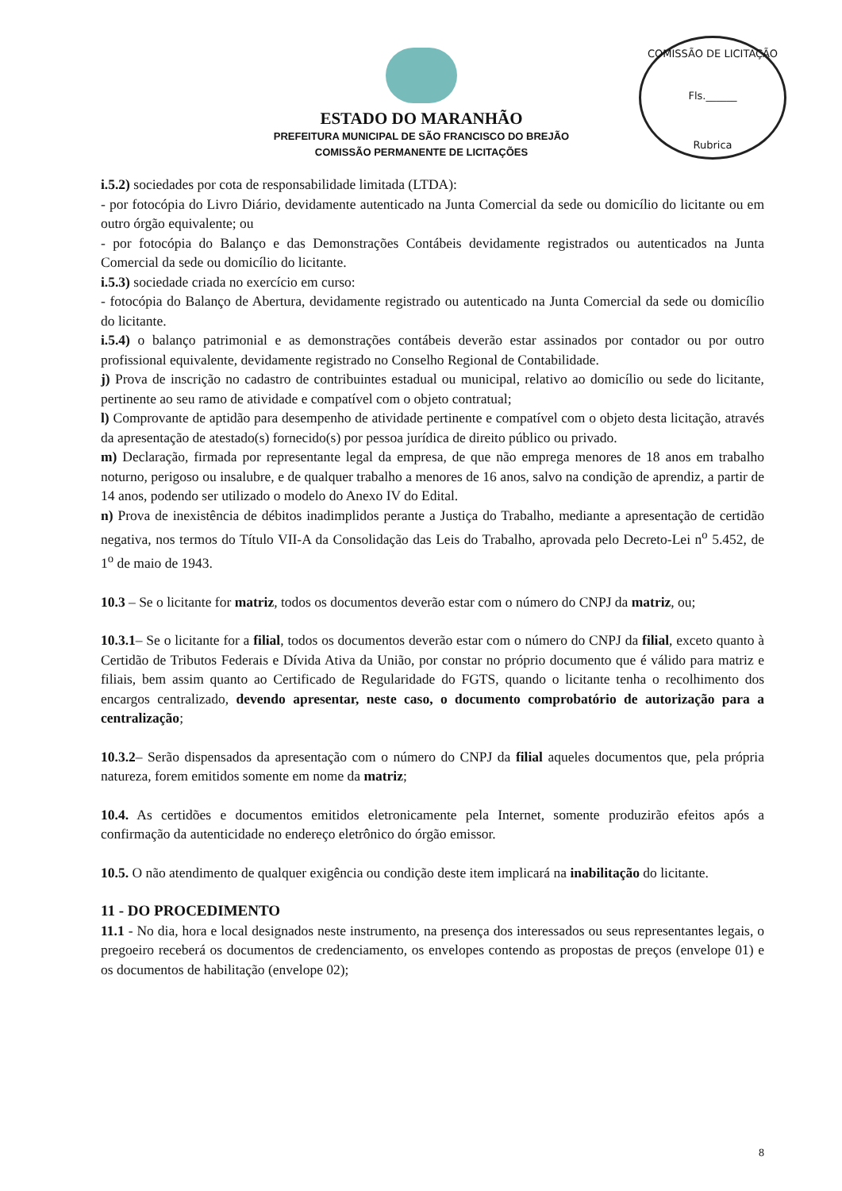COMISSÃO DE LICITAÇÃO
Fls.______
Rubrica
ESTADO DO MARANHÃO
PREFEITURA MUNICIPAL DE SÃO FRANCISCO DO BREJÃO
COMISSÃO PERMANENTE DE LICITAÇÕES
i.5.2) sociedades por cota de responsabilidade limitada (LTDA):
- por fotocópia do Livro Diário, devidamente autenticado na Junta Comercial da sede ou domicílio do licitante ou em outro órgão equivalente; ou
- por fotocópia do Balanço e das Demonstrações Contábeis devidamente registrados ou autenticados na Junta Comercial da sede ou domicílio do licitante.
i.5.3) sociedade criada no exercício em curso:
- fotocópia do Balanço de Abertura, devidamente registrado ou autenticado na Junta Comercial da sede ou domicílio do licitante.
i.5.4) o balanço patrimonial e as demonstrações contábeis deverão estar assinados por contador ou por outro profissional equivalente, devidamente registrado no Conselho Regional de Contabilidade.
j) Prova de inscrição no cadastro de contribuintes estadual ou municipal, relativo ao domicílio ou sede do licitante, pertinente ao seu ramo de atividade e compatível com o objeto contratual;
l) Comprovante de aptidão para desempenho de atividade pertinente e compatível com o objeto desta licitação, através da apresentação de atestado(s) fornecido(s) por pessoa jurídica de direito público ou privado.
m) Declaração, firmada por representante legal da empresa, de que não emprega menores de 18 anos em trabalho noturno, perigoso ou insalubre, e de qualquer trabalho a menores de 16 anos, salvo na condição de aprendiz, a partir de 14 anos, podendo ser utilizado o modelo do Anexo IV do Edital.
n) Prova de inexistência de débitos inadimplidos perante a Justiça do Trabalho, mediante a apresentação de certidão negativa, nos termos do Título VII-A da Consolidação das Leis do Trabalho, aprovada pelo Decreto-Lei n<sup>o</sup> 5.452, de 1<sup>o</sup> de maio de 1943.
10.3 – Se o licitante for matriz, todos os documentos deverão estar com o número do CNPJ da matriz, ou;
10.3.1– Se o licitante for a filial, todos os documentos deverão estar com o número do CNPJ da filial, exceto quanto à Certidão de Tributos Federais e Dívida Ativa da União, por constar no próprio documento que é válido para matriz e filiais, bem assim quanto ao Certificado de Regularidade do FGTS, quando o licitante tenha o recolhimento dos encargos centralizado, devendo apresentar, neste caso, o documento comprobatório de autorização para a centralização;
10.3.2– Serão dispensados da apresentação com o número do CNPJ da filial aqueles documentos que, pela própria natureza, forem emitidos somente em nome da matriz;
10.4. As certidões e documentos emitidos eletronicamente pela Internet, somente produzirão efeitos após a confirmação da autenticidade no endereço eletrônico do órgão emissor.
10.5. O não atendimento de qualquer exigência ou condição deste item implicará na inabilitação do licitante.
11 - DO PROCEDIMENTO
11.1 - No dia, hora e local designados neste instrumento, na presença dos interessados ou seus representantes legais, o pregoeiro receberá os documentos de credenciamento, os envelopes contendo as propostas de preços (envelope 01) e os documentos de habilitação (envelope 02);
8